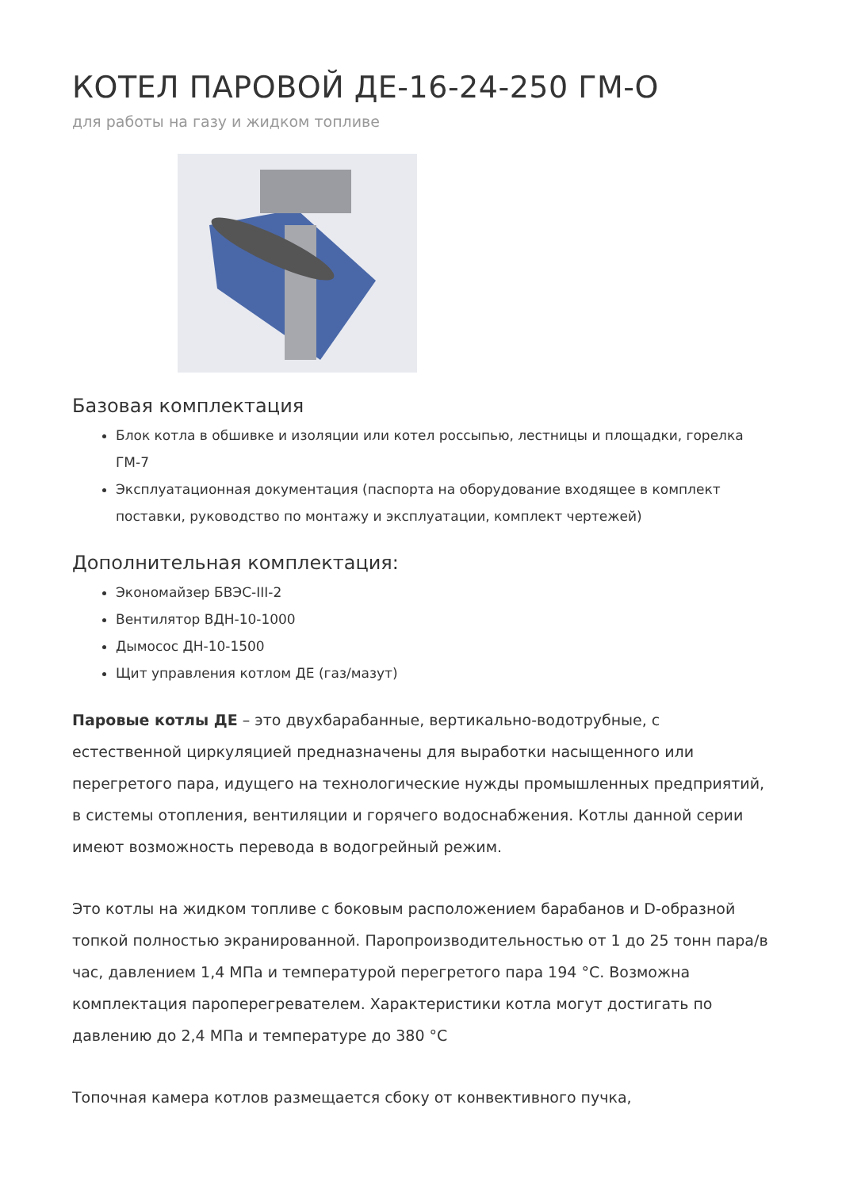КОТЕЛ ПАРОВОЙ ДЕ-16-24-250 ГМ-О
для работы на газу и жидком топливе
Базовая комплектация
Блок котла в обшивке и изоляции или котел россыпью, лестницы и площадки, горелка ГМ-7
Эксплуатационная документация (паспорта на оборудование входящее в комплект поставки, руководство по монтажу и эксплуатации, комплект чертежей)
Дополнительная комплектация:
Экономайзер БВЭС-III-2
Вентилятор ВДН-10-1000
Дымосос ДН-10-1500
Щит управления котлом ДЕ (газ/мазут)
Паровые котлы ДЕ – это двухбарабанные, вертикально-водотрубные, с естественной циркуляцией предназначены для выработки насыщенного или перегретого пара, идущего на технологические нужды промышленных предприятий, в системы отопления, вентиляции и горячего водоснабжения. Котлы данной серии имеют возможность перевода в водогрейный режим.
Это котлы на жидком топливе с боковым расположением барабанов и D-образной топкой полностью экранированной. Паропроизводительностью от 1 до 25 тонн пара/в час, давлением 1,4 МПа и температурой перегретого пара 194 °С. Возможна комплектация пароперегревателем. Характеристики котла могут достигать по давлению до 2,4 МПа и температуре до 380 °С
Топочная камера котлов размещается сбоку от конвективного пучка,